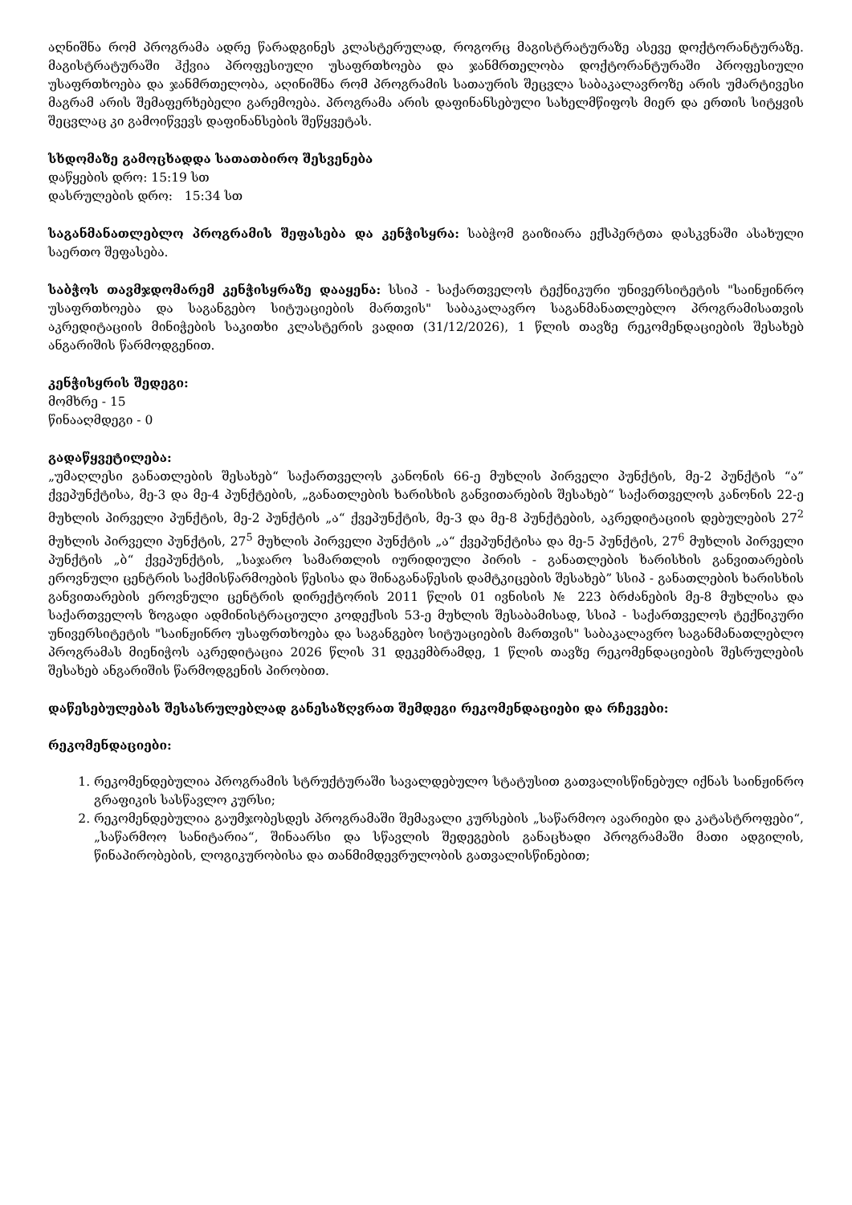აღნიშნა რომ პროგრამა ადრე წარადგინეს კლასტერულად, როგორც მაგისტრატურაზე ასევე დოქტორანტურაზე. მაგისტრატურაში ჰქვია პროფესიული უსაფრთხოება და ჯანმრთელობა დოქტორანტურაში პროფესიული უსაფრთხოება და ჯანმრთელობა, აღინიშნა რომ პროგრამის სათაურის შეცვლა საბაკალავროზე არის უმარტივესი მაგრამ არის შემაფერხებელი გარემოება. პროგრამა არის დაფინანსებული სახელმწიფოს მიერ და ერთის სიტყვის შეცვლაც კი გამოიწვევს დაფინანსების შეწყვეტას.
სხდომაზე გამოცხადდა სათათბირო შესვენება
დაწყების დრო: 15:19 სთ
დასრულების დრო: 15:34 სთ
საგანმანათლებლო პროგრამის შეფასება და კენჭისყრა: საბჭომ გაიზიარა ექსპერტთა დასკვნაში ასახული საერთო შეფასება.
საბჭოს თავმჯდომარემ კენჭისყრაზე დააყენა: სსიპ - საქართველოს ტექნიკური უნივერსიტეტის "საინჟინრო უსაფრთხოება და საგანგებო სიტუაციების მართვის" საბაკალავრო საგანმანათლებლო პროგრამისათვის აკრედიტაციის მინიჭების საკითხი კლასტერის ვადით (31/12/2026), 1 წლის თავზე რეკომენდაციების შესახებ ანგარიშის წარმოდგენით.
კენჭისყრის შედეგი:
მომხრე - 15
წინააღმდეგი - 0
გადაწყვეტილება:
„უმაღლესი განათლების შესახებ“ საქართველოს კანონის 66-ე მუხლის პირველი პუნქტის, მე-2 პუნქტის “ა” ქვეპუნქტისა, მე-3 და მე-4 პუნქტების, „განათლების ხარისხის განვითარების შესახებ“ საქართველოს კანონის 22-ე მუხლის პირველი პუნქტის, მე-2 პუნქტის „ა“ ქვეპუნქტის, მე-3 და მე-8 პუნქტების, აკრედიტაციის დებულების 27<sup>2</sup> მუხლის პირველი პუნქტის, 27<sup>5</sup> მუხლის პირველი პუნქტის „ა“ ქვეპუნქტისა და მე-5 პუნქტის, 27<sup>6</sup> მუხლის პირველი პუნქტის „ბ“ ქვეპუნქტის, „საჯარო სამართლის იურიდიული პირის - განათლების ხარისხის განვითარების ეროვნული ცენტრის საქმისწარმოების წესისა და შინაგანაწესის დამტკიცების შესახებ” სსიპ - განათლების ხარისხის განვითარების ეროვნული ცენტრის დირექტორის 2011 წლის 01 ივნისის № 223 ბრძანების მე-8 მუხლისა და საქართველოს ზოგადი ადმინისტრაციული კოდექსის 53-ე მუხლის შესაბამისად, სსიპ - საქართველოს ტექნიკური უნივერსიტეტის "საინჟინრო უსაფრთხოება და საგანგებო სიტუაციების მართვის" საბაკალავრო საგანმანათლებლო პროგრამას მიენიჭოს აკრედიტაცია 2026 წლის 31 დეკემბრამდე, 1 წლის თავზე რეკომენდაციების შესრულების შესახებ ანგარიშის წარმოდგენის პირობით.
დაწესებულებას შესასრულებლად განესაზღვრათ შემდეგი რეკომენდაციები და რჩევები:
რეკომენდაციები:
1. რეკომენდებულია პროგრამის სტრუქტურაში სავალდებულო სტატუსით გათვალისწინებულ იქნას საინჟინრო გრაფიკის სასწავლო კურსი;
2. რეკომენდებულია გაუმჯობესდეს პროგრამაში შემავალი კურსების „საწარმოო ავარიები და კატასტროფები“, „საწარმოო სანიტარია“, შინაარსი და სწავლის შედეგების განაცხადი პროგრამაში მათი ადგილის, წინაპირობების, ლოგიკურობისა და თანმიმდევრულობის გათვალისწინებით;